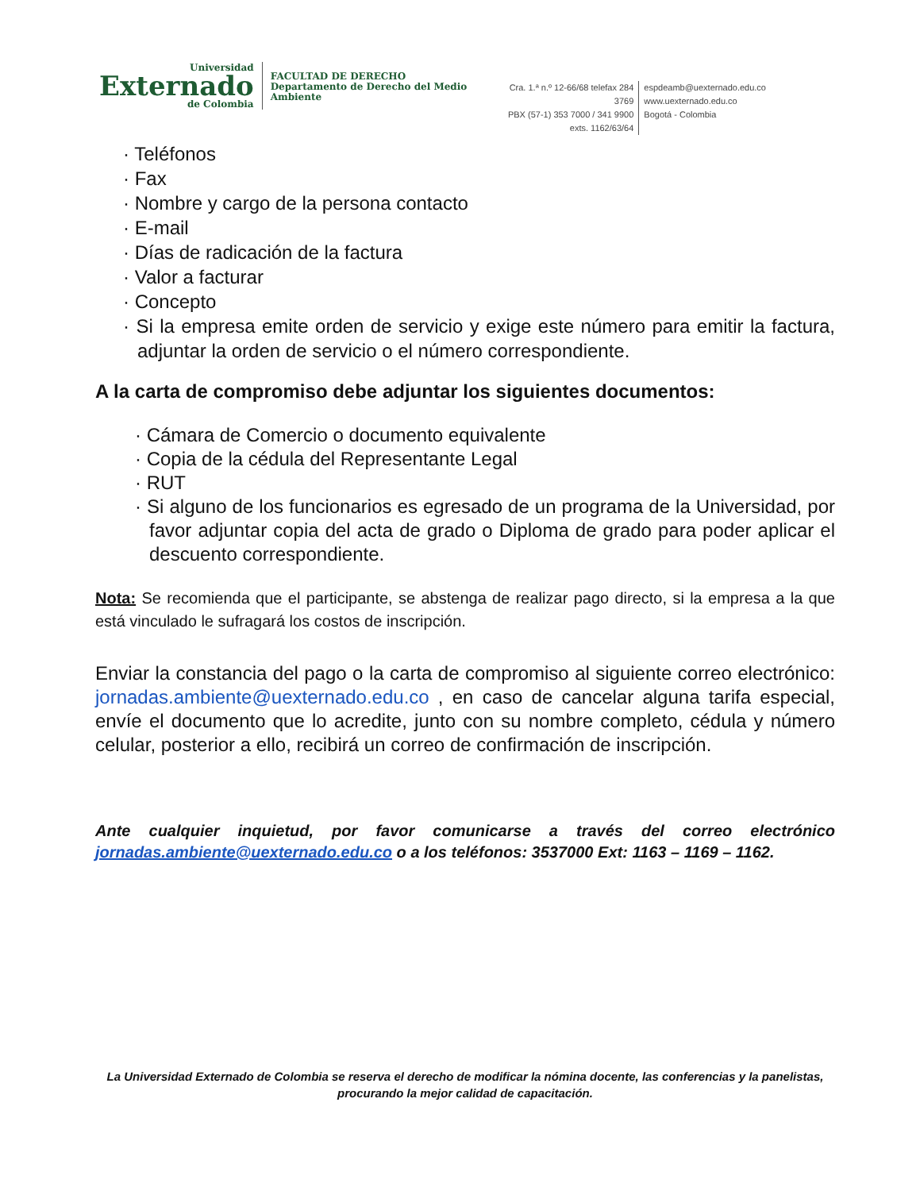Universidad
Externado
de Colombia
FACULTAD DE DERECHO
Departamento de Derecho del Medio Ambiente
Cra. 1.ª n.º 12-66/68 telefax 284 3769
PBX (57-1) 353 7000 / 341 9900
exts. 1162/63/64
espdeamb@uexternado.edu.co
www.uexternado.edu.co
Bogotá - Colombia
· Teléfonos
· Fax
· Nombre y cargo de la persona contacto
· E-mail
· Días de radicación de la factura
· Valor a facturar
· Concepto
· Si la empresa emite orden de servicio y exige este número para emitir la factura, adjuntar la orden de servicio o el número correspondiente.
A la carta de compromiso debe adjuntar los siguientes documentos:
· Cámara de Comercio o documento equivalente
· Copia de la cédula del Representante Legal
· RUT
· Si alguno de los funcionarios es egresado de un programa de la Universidad, por favor adjuntar copia del acta de grado o Diploma de grado para poder aplicar el descuento correspondiente.
Nota: Se recomienda que el participante, se abstenga de realizar pago directo, si la empresa a la que está vinculado le sufragará los costos de inscripción.
Enviar la constancia del pago o la carta de compromiso al siguiente correo electrónico: jornadas.ambiente@uexternado.edu.co , en caso de cancelar alguna tarifa especial, envíe el documento que lo acredite, junto con su nombre completo, cédula y número celular, posterior a ello, recibirá un correo de confirmación de inscripción.
Ante cualquier inquietud, por favor comunicarse a través del correo electrónico jornadas.ambiente@uexternado.edu.co o a los teléfonos: 3537000 Ext: 1163 – 1169 – 1162.
La Universidad Externado de Colombia se reserva el derecho de modificar la nómina docente, las conferencias y la panelistas, procurando la mejor calidad de capacitación.